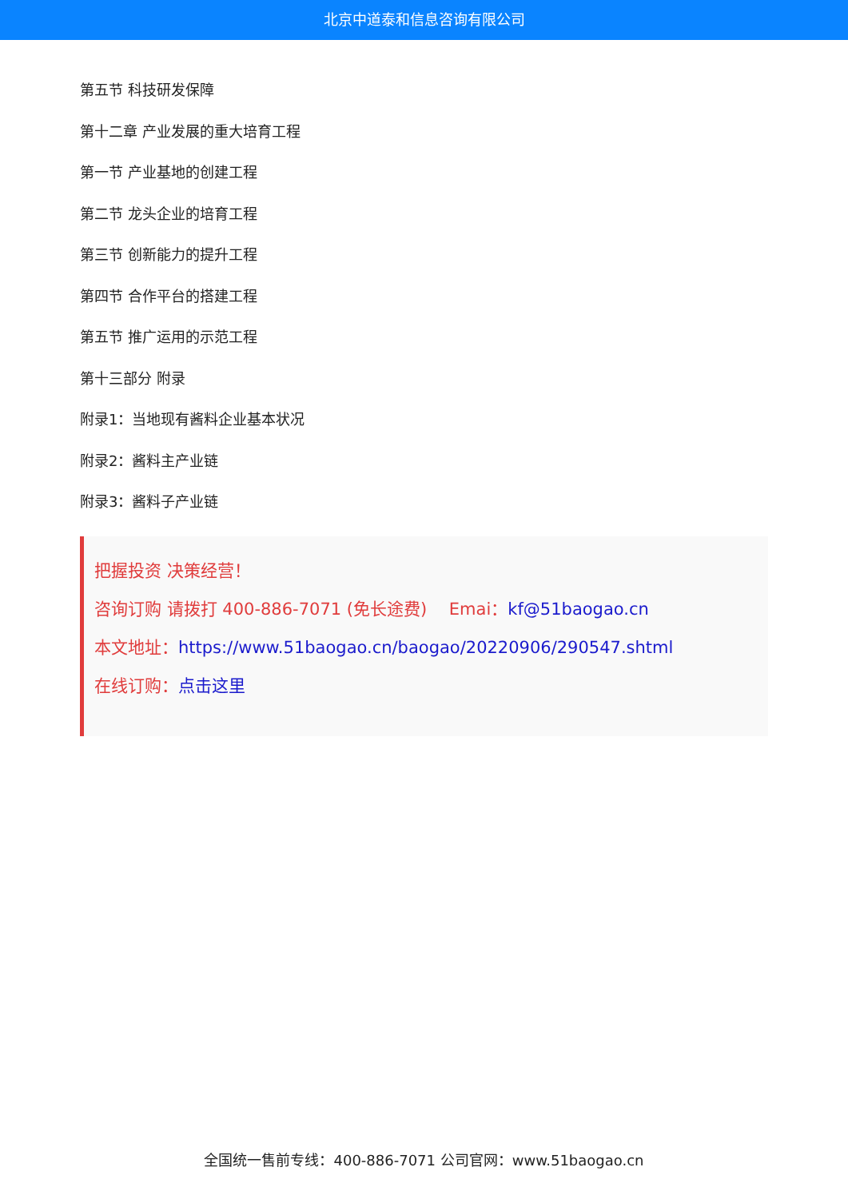北京中道泰和信息咨询有限公司
第五节 科技研发保障
第十二章 产业发展的重大培育工程
第一节 产业基地的创建工程
第二节 龙头企业的培育工程
第三节 创新能力的提升工程
第四节 合作平台的搭建工程
第五节 推广运用的示范工程
第十三部分 附录
附录1：当地现有酱料企业基本状况
附录2：酱料主产业链
附录3：酱料子产业链
把握投资 决策经营！
咨询订购 请拨打 400-886-7071 (免长途费)　 Emai：kf@51baogao.cn
本文地址：https://www.51baogao.cn/baogao/20220906/290547.shtml
在线订购：点击这里
全国统一售前专线：400-886-7071 公司官网：www.51baogao.cn